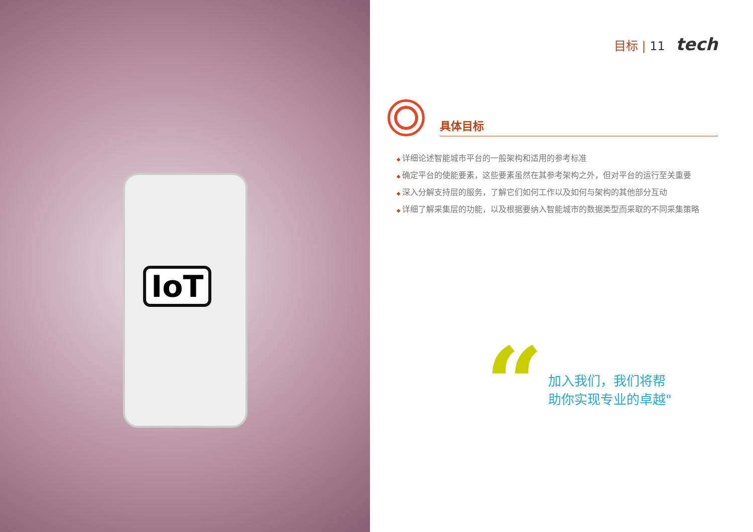IoT
目标 | 11 tech
具体目标
详细论述智能城市平台的一般架构和适用的参考标准
确定平台的使能要素，这些要素虽然在其参考架构之外，但对平台的运行至关重要
深入分解支持层的服务，了解它们如何工作以及如何与架构的其他部分互动
详细了解采集层的功能，以及根据要纳入智能城市的数据类型而采取的不同采集策略
“
加入我们，我们将帮
助你实现专业的卓越"